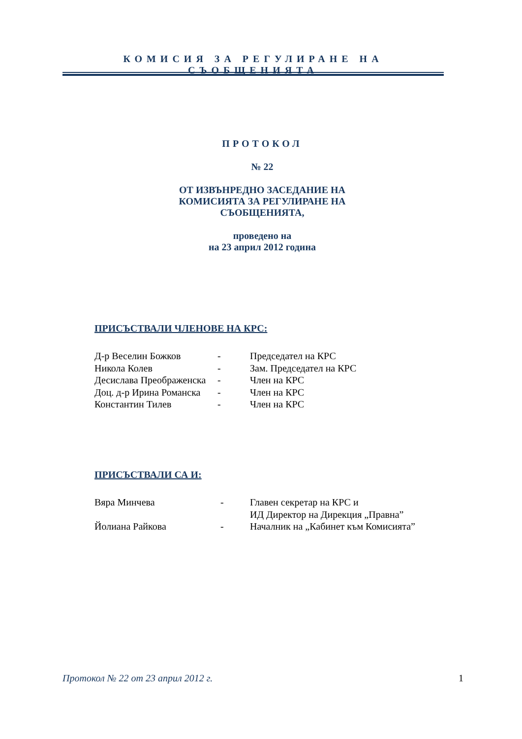КОМИСИЯ ЗА РЕГУЛИРАНЕ НА СЪОБЩЕНИЯТА
ПРОТОКОЛ
№ 22
ОТ ИЗВЪНРЕДНО ЗАСЕДАНИЕ НА КОМИСИЯТА ЗА РЕГУЛИРАНЕ НА СЪОБЩЕНИЯТА,
проведено на
на 23 април 2012 година
ПРИСЪСТВАЛИ ЧЛЕНОВЕ НА КРС:
| Д-р Веселин Божков | - | Председател на КРС |
| Никола Колев | - | Зам. Председател на КРС |
| Десислава Преображенска | - | Член на КРС |
| Доц. д-р Ирина Романска | - | Член на КРС |
| Константин Тилев | - | Член на КРС |
ПРИСЪСТВАЛИ СА И:
| Вяра Минчева | - | Главен секретар на КРС и ИД Директор на Дирекция „Правна” |
| Йолиана Райкова | - | Началник на „Кабинет към Комисията” |
Протокол № 22 от 23 април 2012 г. 1